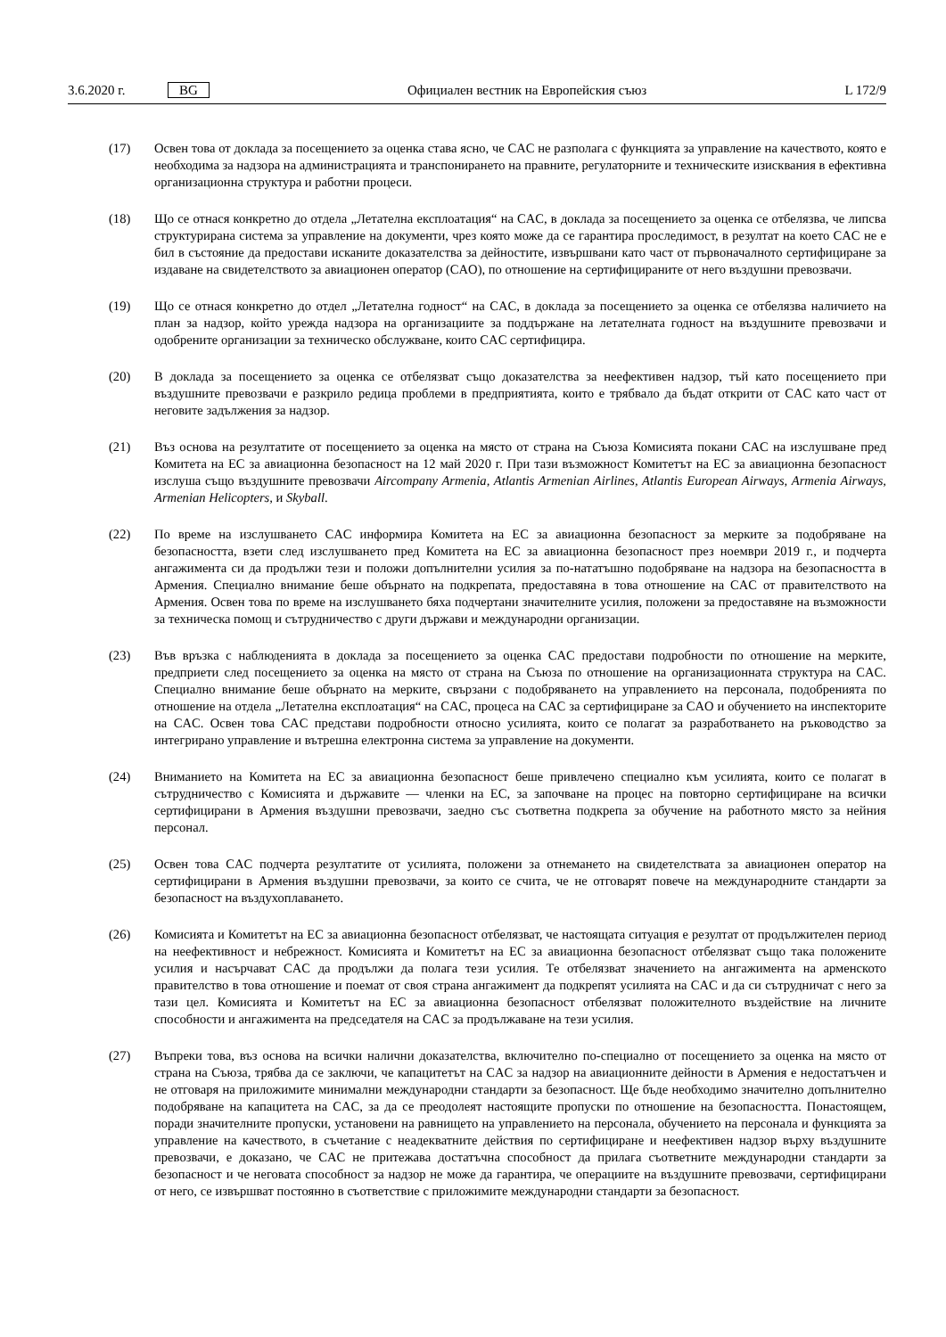3.6.2020 г. BG Официален вестник на Европейския съюз L 172/9
(17) Освен това от доклада за посещението за оценка става ясно, че CAC не разполага с функцията за управление на качеството, която е необходима за надзора на администрацията и транспонирането на правните, регулаторните и техническите изисквания в ефективна организационна структура и работни процеси.
(18) Що се отнася конкретно до отдела „Летателна експлоатация“ на CAC, в доклада за посещението за оценка се отбелязва, че липсва структурирана система за управление на документи, чрез която може да се гарантира проследимост, в резултат на което CAC не е бил в състояние да предостави исканите доказателства за дейностите, извършвани като част от първоначалното сертифициране за издаване на свидетелството за авиационен оператор (CAO), по отношение на сертифицираните от него въздушни превозвачи.
(19) Що се отнася конкретно до отдел „Летателна годност“ на CAC, в доклада за посещението за оценка се отбелязва наличието на план за надзор, който урежда надзора на организациите за поддържане на летателната годност на въздушните превозвачи и одобрените организации за техническо обслужване, които CAC сертифицира.
(20) В доклада за посещението за оценка се отбелязват също доказателства за неефективен надзор, тъй като посещението при въздушните превозвачи е разкрило редица проблеми в предприятията, които е трябвало да бъдат открити от CAC като част от неговите задължения за надзор.
(21) Въз основа на резултатите от посещението за оценка на място от страна на Съюза Комисията покани CAC на изслушване пред Комитета на ЕС за авиационна безопасност на 12 май 2020 г. При тази възможност Комитетът на ЕС за авиационна безопасност изслуша също въздушните превозвачи Aircompany Armenia, Atlantis Armenian Airlines, Atlantis European Airways, Armenia Airways, Armenian Helicopters, и Skyball.
(22) По време на изслушването CAC информира Комитета на ЕС за авиационна безопасност за мерките за подобряване на безопасността, взети след изслушването пред Комитета на ЕС за авиационна безопасност през ноември 2019 г., и подчерта ангажимента си да продължи тези и положи допълнителни усилия за по-нататъшно подобряване на надзора на безопасността в Армения. Специално внимание беше обърнато на подкрепата, предоставяна в това отношение на CAC от правителството на Армения. Освен това по време на изслушването бяха подчертани значителните усилия, положени за предоставяне на възможности за техническа помощ и сътрудничество с други държави и международни организации.
(23) Във връзка с наблюденията в доклада за посещението за оценка CAC предостави подробности по отношение на мерките, предприети след посещението за оценка на място от страна на Съюза по отношение на организационната структура на CAC. Специално внимание беше обърнато на мерките, свързани с подобряването на управлението на персонала, подобренията по отношение на отдела „Летателна експлоатация“ на CAC, процеса на CAC за сертифициране за CAO и обучението на инспекторите на CAC. Освен това CAC представи подробности относно усилията, които се полагат за разработването на ръководство за интегрирано управление и вътрешна електронна система за управление на документи.
(24) Вниманието на Комитета на ЕС за авиационна безопасност беше привлечено специално към усилията, които се полагат в сътрудничество с Комисията и държавите — членки на ЕС, за започване на процес на повторно сертифициране на всички сертифицирани в Армения въздушни превозвачи, заедно със съответна подкрепа за обучение на работното място за нейния персонал.
(25) Освен това CAC подчерта резултатите от усилията, положени за отнемането на свидетелствата за авиационен оператор на сертифицирани в Армения въздушни превозвачи, за които се счита, че не отговарят повече на международните стандарти за безопасност на въздухоплаването.
(26) Комисията и Комитетът на ЕС за авиационна безопасност отбелязват, че настоящата ситуация е резултат от продължителен период на неефективност и небрежност. Комисията и Комитетът на ЕС за авиационна безопасност отбелязват също така положените усилия и насърчават CAC да продължи да полага тези усилия. Те отбелязват значението на ангажимента на арменското правителство в това отношение и поемат от своя страна ангажимент да подкрепят усилията на CAC и да си сътрудничат с него за тази цел. Комисията и Комитетът на ЕС за авиационна безопасност отбелязват положителното въздействие на личните способности и ангажимента на председателя на CAC за продължаване на тези усилия.
(27) Въпреки това, въз основа на всички налични доказателства, включително по-специално от посещението за оценка на място от страна на Съюза, трябва да се заключи, че капацитетът на CAC за надзор на авиационните дейности в Армения е недостатъчен и не отговаря на приложимите минимални международни стандарти за безопасност. Ще бъде необходимо значително допълнително подобряване на капацитета на CAC, за да се преодолеят настоящите пропуски по отношение на безопасността. Понастоящем, поради значителните пропуски, установени на равнището на управлението на персонала, обучението на персонала и функцията за управление на качеството, в съчетание с неадекватните действия по сертифициране и неефективен надзор върху въздушните превозвачи, е доказано, че CAC не притежава достатъчна способност да прилага съответните международни стандарти за безопасност и че неговата способност за надзор не може да гарантира, че операциите на въздушните превозвачи, сертифицирани от него, се извършват постоянно в съответствие с приложимите международни стандарти за безопасност.